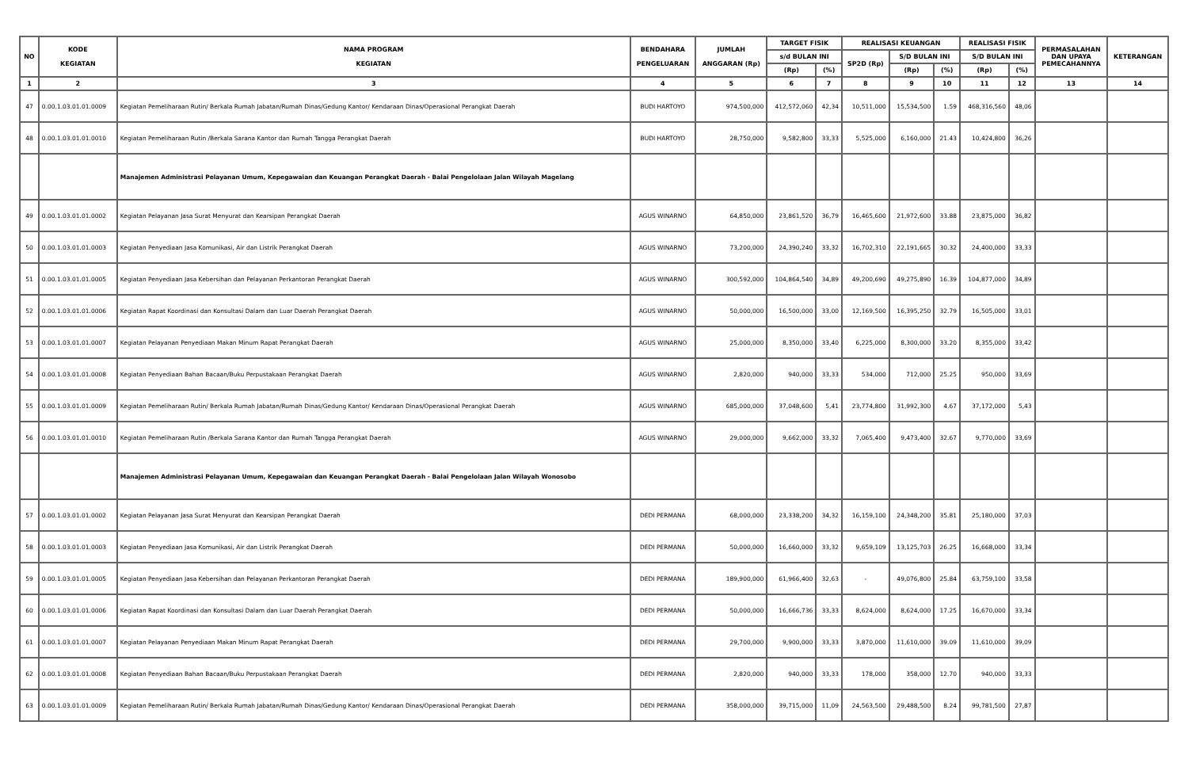| NO | KODE KEGIATAN | NAMA PROGRAM KEGIATAN | BENDAHARA PENGELUARAN | JUMLAH ANGGARAN (Rp) | TARGET FISIK | | REALISASI KEUANGAN | | | REALISASI FISIK | | PERMASALAHAN DAN UPAYA PEMECAHANNYA | KETERANGAN |
| --- | --- | --- | --- | --- | --- | --- | --- | --- | --- | --- | --- | --- | --- |
| | | | | | s/d BULAN INI | | SP2D (Rp) | S/D BULAN INI | | S/D BULAN INI | | | |
| | | | | | (Rp) | (%) | | (Rp) | (%) | (Rp) | (%) | | |
| 1 | 2 | 3 | 4 | 5 | 6 | 7 | 8 | 9 | 10 | 11 | 12 | 13 | 14 |
| 47 | 0.00.1.03.01.01.0009 | Kegiatan Pemeliharaan Rutin/ Berkala Rumah Jabatan/Rumah Dinas/Gedung Kantor/ Kendaraan Dinas/Operasional Perangkat Daerah | BUDI HARTOYO | 974,500,000 | 412,572,060 | 42,34 | 10,511,000 | 15,534,500 | 1.59 | 468,316,560 | 48,06 | | |
| 48 | 0.00.1.03.01.01.0010 | Kegiatan Pemeliharaan Rutin /Berkala Sarana Kantor dan Rumah Tangga Perangkat Daerah | BUDI HARTOYO | 28,750,000 | 9,582,800 | 33,33 | 5,525,000 | 6,160,000 | 21.43 | 10,424,800 | 36,26 | | |
| | | Manajemen Administrasi Pelayanan Umum, Kepegawaian dan Keuangan Perangkat Daerah - Balai Pengelolaan Jalan Wilayah Magelang | | | | | | | | | | | |
| 49 | 0.00.1.03.01.01.0002 | Kegiatan Pelayanan Jasa Surat Menyurat dan Kearsipan Perangkat Daerah | AGUS WINARNO | 64,850,000 | 23,861,520 | 36,79 | 16,465,600 | 21,972,600 | 33.88 | 23,875,000 | 36,82 | | |
| 50 | 0.00.1.03.01.01.0003 | Kegiatan Penyediaan Jasa Komunikasi, Air dan Listrik Perangkat Daerah | AGUS WINARNO | 73,200,000 | 24,390,240 | 33,32 | 16,702,310 | 22,191,665 | 30.32 | 24,400,000 | 33,33 | | |
| 51 | 0.00.1.03.01.01.0005 | Kegiatan Penyediaan Jasa Kebersihan dan Pelayanan Perkantoran Perangkat Daerah | AGUS WINARNO | 300,592,000 | 104,864,540 | 34,89 | 49,200,690 | 49,275,890 | 16.39 | 104,877,000 | 34,89 | | |
| 52 | 0.00.1.03.01.01.0006 | Kegiatan Rapat Koordinasi dan Konsultasi Dalam dan Luar Daerah Perangkat Daerah | AGUS WINARNO | 50,000,000 | 16,500,000 | 33,00 | 12,169,500 | 16,395,250 | 32.79 | 16,505,000 | 33,01 | | |
| 53 | 0.00.1.03.01.01.0007 | Kegiatan Pelayanan Penyediaan Makan Minum Rapat Perangkat Daerah | AGUS WINARNO | 25,000,000 | 8,350,000 | 33,40 | 6,225,000 | 8,300,000 | 33.20 | 8,355,000 | 33,42 | | |
| 54 | 0.00.1.03.01.01.0008 | Kegiatan Penyediaan Bahan Bacaan/Buku Perpustakaan Perangkat Daerah | AGUS WINARNO | 2,820,000 | 940,000 | 33,33 | 534,000 | 712,000 | 25.25 | 950,000 | 33,69 | | |
| 55 | 0.00.1.03.01.01.0009 | Kegiatan Pemeliharaan Rutin/ Berkala Rumah Jabatan/Rumah Dinas/Gedung Kantor/ Kendaraan Dinas/Operasional Perangkat Daerah | AGUS WINARNO | 685,000,000 | 37,048,600 | 5,41 | 23,774,800 | 31,992,300 | 4.67 | 37,172,000 | 5,43 | | |
| 56 | 0.00.1.03.01.01.0010 | Kegiatan Pemeliharaan Rutin /Berkala Sarana Kantor dan Rumah Tangga Perangkat Daerah | AGUS WINARNO | 29,000,000 | 9,662,000 | 33,32 | 7,065,400 | 9,473,400 | 32.67 | 9,770,000 | 33,69 | | |
| | | Manajemen Administrasi Pelayanan Umum, Kepegawaian dan Keuangan Perangkat Daerah - Balai Pengelolaan Jalan Wilayah Wonosobo | | | | | | | | | | | |
| 57 | 0.00.1.03.01.01.0002 | Kegiatan Pelayanan Jasa Surat Menyurat dan Kearsipan Perangkat Daerah | DEDI PERMANA | 68,000,000 | 23,338,200 | 34,32 | 16,159,100 | 24,348,200 | 35.81 | 25,180,000 | 37,03 | | |
| 58 | 0.00.1.03.01.01.0003 | Kegiatan Penyediaan Jasa Komunikasi, Air dan Listrik Perangkat Daerah | DEDI PERMANA | 50,000,000 | 16,660,000 | 33,32 | 9,659,109 | 13,125,703 | 26.25 | 16,668,000 | 33,34 | | |
| 59 | 0.00.1.03.01.01.0005 | Kegiatan Penyediaan Jasa Kebersihan dan Pelayanan Perkantoran Perangkat Daerah | DEDI PERMANA | 189,900,000 | 61,966,400 | 32,63 | - | 49,076,800 | 25.84 | 63,759,100 | 33,58 | | |
| 60 | 0.00.1.03.01.01.0006 | Kegiatan Rapat Koordinasi dan Konsultasi Dalam dan Luar Daerah Perangkat Daerah | DEDI PERMANA | 50,000,000 | 16,666,736 | 33,33 | 8,624,000 | 8,624,000 | 17.25 | 16,670,000 | 33,34 | | |
| 61 | 0.00.1.03.01.01.0007 | Kegiatan Pelayanan Penyediaan Makan Minum Rapat Perangkat Daerah | DEDI PERMANA | 29,700,000 | 9,900,000 | 33,33 | 3,870,000 | 11,610,000 | 39.09 | 11,610,000 | 39,09 | | |
| 62 | 0.00.1.03.01.01.0008 | Kegiatan Penyediaan Bahan Bacaan/Buku Perpustakaan Perangkat Daerah | DEDI PERMANA | 2,820,000 | 940,000 | 33,33 | 178,000 | 358,000 | 12.70 | 940,000 | 33,33 | | |
| 63 | 0.00.1.03.01.01.0009 | Kegiatan Pemeliharaan Rutin/ Berkala Rumah Jabatan/Rumah Dinas/Gedung Kantor/ Kendaraan Dinas/Operasional Perangkat Daerah | DEDI PERMANA | 358,000,000 | 39,715,000 | 11,09 | 24,563,500 | 29,488,500 | 8.24 | 99,781,500 | 27,87 | | |